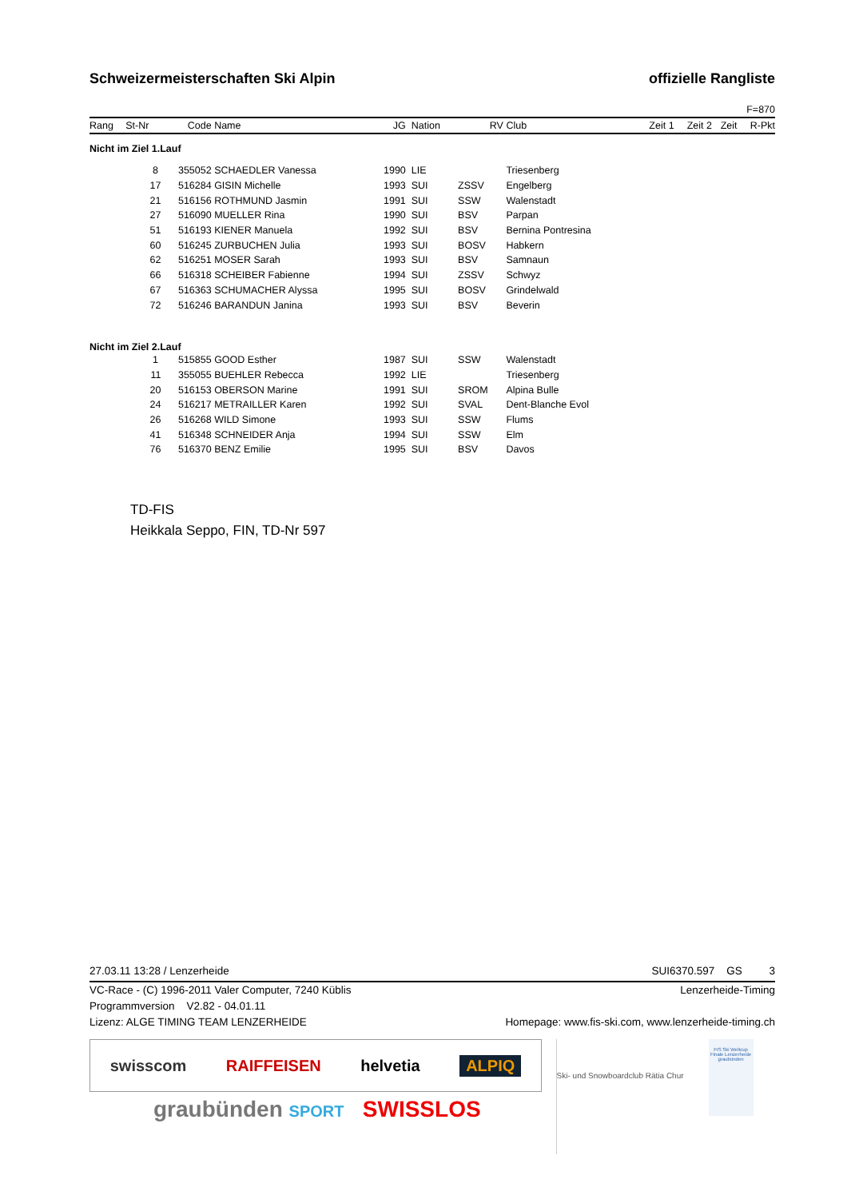Schweizermeisterschaften Ski Alpin offizielle Rangliste
| F=870 | | | | | | | | | | | |
| --- | --- | --- | --- | --- | --- | --- | --- | --- | --- | --- | --- |
| Rang | St-Nr | Code | Name | JG | Nation | RV | Club | Zeit 1 | Zeit 2 | Zeit | R-Pkt |
| Nicht im Ziel 1.Lauf | | | | | | | | | | | |
| | 8 | 355052 | SCHAEDLER Vanessa | 1990 | LIE | | Triesenberg | | | | |
| | 17 | 516284 | GISIN Michelle | 1993 | SUI | ZSSV | Engelberg | | | | |
| | 21 | 516156 | ROTHMUND Jasmin | 1991 | SUI | SSW | Walenstadt | | | | |
| | 27 | 516090 | MUELLER Rina | 1990 | SUI | BSV | Parpan | | | | |
| | 51 | 516193 | KIENER Manuela | 1992 | SUI | BSV | Bernina Pontresina | | | | |
| | 60 | 516245 | ZURBUCHEN Julia | 1993 | SUI | BOSV | Habkern | | | | |
| | 62 | 516251 | MOSER Sarah | 1993 | SUI | BSV | Samnaun | | | | |
| | 66 | 516318 | SCHEIBER Fabienne | 1994 | SUI | ZSSV | Schwyz | | | | |
| | 67 | 516363 | SCHUMACHER Alyssa | 1995 | SUI | BOSV | Grindelwald | | | | |
| | 72 | 516246 | BARANDUN Janina | 1993 | SUI | BSV | Beverin | | | | |
| Nicht im Ziel 2.Lauf | | | | | | | | | | | |
| | 1 | 515855 | GOOD Esther | 1987 | SUI | SSW | Walenstadt | | | | |
| | 11 | 355055 | BUEHLER Rebecca | 1992 | LIE | | Triesenberg | | | | |
| | 20 | 516153 | OBERSON Marine | 1991 | SUI | SROM | Alpina Bulle | | | | |
| | 24 | 516217 | METRAILLER Karen | 1992 | SUI | SVAL | Dent-Blanche Evol | | | | |
| | 26 | 516268 | WILD Simone | 1993 | SUI | SSW | Flums | | | | |
| | 41 | 516348 | SCHNEIDER Anja | 1994 | SUI | SSW | Elm | | | | |
| | 76 | 516370 | BENZ Emilie | 1995 | SUI | BSV | Davos | | | | |
TD-FIS
Heikkala Seppo, FIN, TD-Nr 597
27.03.11 13:28 / Lenzerheide SUI6370.597 GS 3
VC-Race - (C) 1996-2011 Valer Computer, 7240 Küblis Lenzerheide-Timing
Programmversion V2.82 - 04.01.11
Lizenz: ALGE TIMING TEAM LENZERHEIDE Homepage: www.fis-ski.com, www.lenzerheide-timing.ch
swisscom RAIFFEISEN helvetia ALPIQ
graubünden SPORT SWISSLOS
Ski- und Snowboardclub Rätia Chur
FIS Ski Weltcup Finale Lenzerheide
graubünden